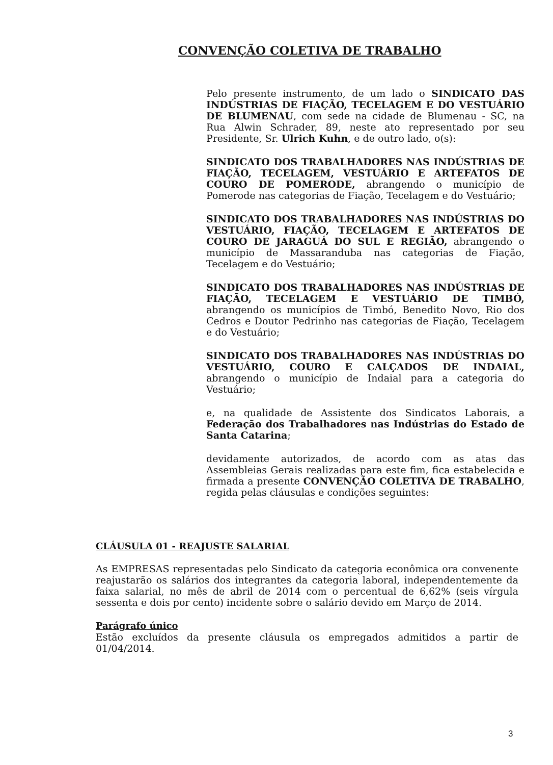CONVENÇÃO COLETIVA DE TRABALHO
Pelo presente instrumento, de um lado o SINDICATO DAS INDÚSTRIAS DE FIAÇÃO, TECELAGEM E DO VESTUÁRIO DE BLUMENAU, com sede na cidade de Blumenau - SC, na Rua Alwin Schrader, 89, neste ato representado por seu Presidente, Sr. Ulrich Kuhn, e de outro lado, o(s):
SINDICATO DOS TRABALHADORES NAS INDÚSTRIAS DE FIAÇÃO, TECELAGEM, VESTUÁRIO E ARTEFATOS DE COURO DE POMERODE, abrangendo o município de Pomerode nas categorias de Fiação, Tecelagem e do Vestuário;
SINDICATO DOS TRABALHADORES NAS INDÚSTRIAS DO VESTUÁRIO, FIAÇÃO, TECELAGEM E ARTEFATOS DE COURO DE JARAGUÁ DO SUL E REGIÃO, abrangendo o município de Massaranduba nas categorias de Fiação, Tecelagem e do Vestuário;
SINDICATO DOS TRABALHADORES NAS INDÚSTRIAS DE FIAÇÃO, TECELAGEM E VESTUÁRIO DE TIMBÓ, abrangendo os municípios de Timbó, Benedito Novo, Rio dos Cedros e Doutor Pedrinho nas categorias de Fiação, Tecelagem e do Vestuário;
SINDICATO DOS TRABALHADORES NAS INDÚSTRIAS DO VESTUÁRIO, COURO E CALÇADOS DE INDAIAL, abrangendo o município de Indaial para a categoria do Vestuário;
e, na qualidade de Assistente dos Sindicatos Laborais, a Federação dos Trabalhadores nas Indústrias do Estado de Santa Catarina;
devidamente autorizados, de acordo com as atas das Assembleias Gerais realizadas para este fim, fica estabelecida e firmada a presente CONVENÇÃO COLETIVA DE TRABALHO, regida pelas cláusulas e condições seguintes:
CLÁUSULA 01 - REAJUSTE SALARIAL
As EMPRESAS representadas pelo Sindicato da categoria econômica ora convenente reajustarão os salários dos integrantes da categoria laboral, independentemente da faixa salarial, no mês de abril de 2014 com o percentual de 6,62% (seis vírgula sessenta e dois por cento) incidente sobre o salário devido em Março de 2014.
Parágrafo único
Estão excluídos da presente cláusula os empregados admitidos a partir de 01/04/2014.
3